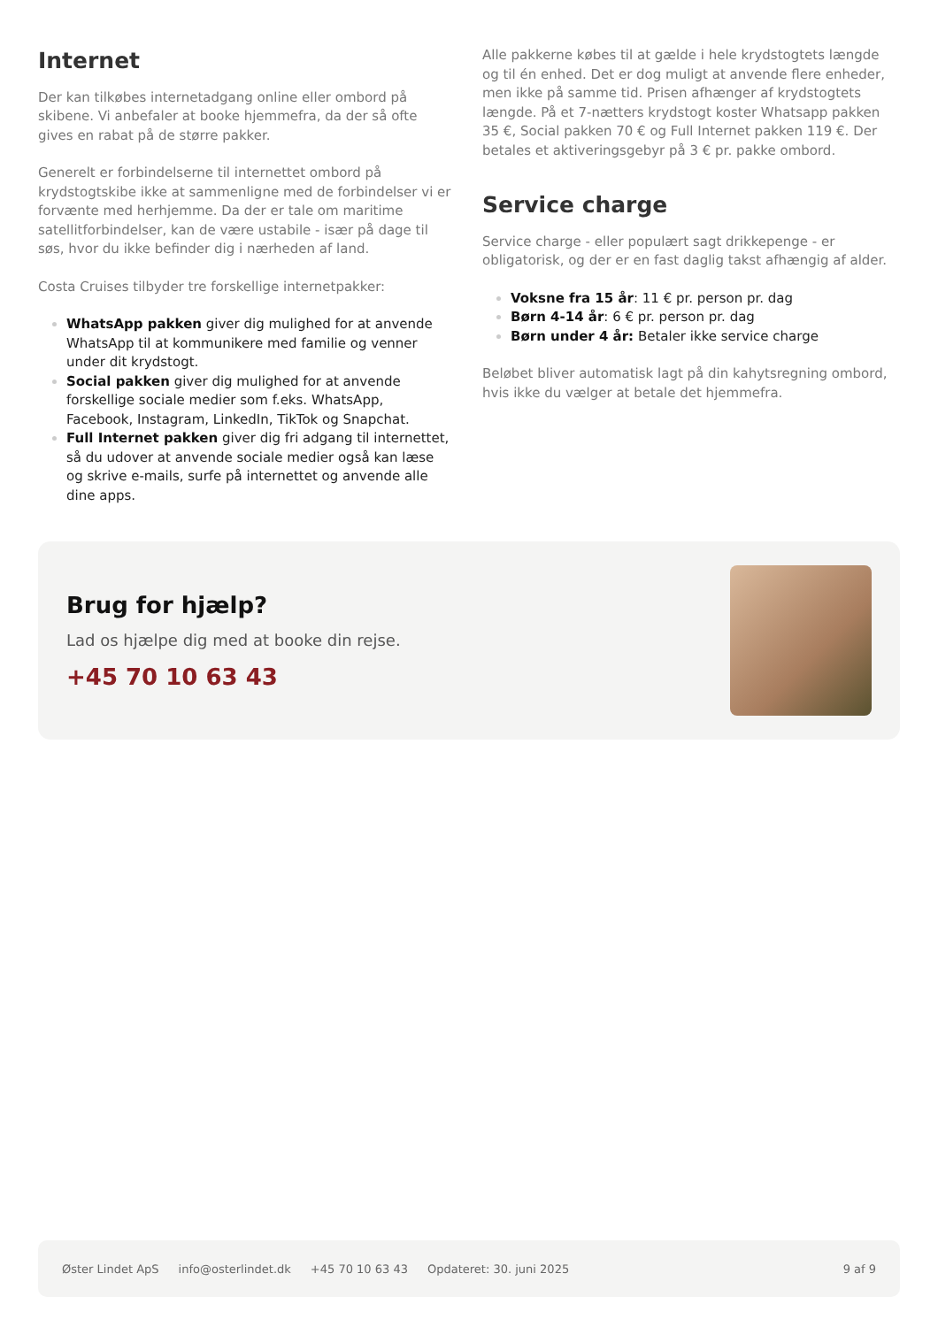Internet
Der kan tilkøbes internetadgang online eller ombord på skibene. Vi anbefaler at booke hjemmefra, da der så ofte gives en rabat på de større pakker.
Generelt er forbindelserne til internettet ombord på krydstogtskibe ikke at sammenligne med de forbindelser vi er forvænte med herhjemme. Da der er tale om maritime satellitforbindelser, kan de være ustabile - især på dage til søs, hvor du ikke befinder dig i nærheden af land.
Costa Cruises tilbyder tre forskellige internetpakker:
WhatsApp pakken giver dig mulighed for at anvende WhatsApp til at kommunikere med familie og venner under dit krydstogt.
Social pakken giver dig mulighed for at anvende forskellige sociale medier som f.eks. WhatsApp, Facebook, Instagram, LinkedIn, TikTok og Snapchat.
Full Internet pakken giver dig fri adgang til internettet, så du udover at anvende sociale medier også kan læse og skrive e-mails, surfe på internettet og anvende alle dine apps.
Alle pakkerne købes til at gælde i hele krydstogtets længde og til én enhed. Det er dog muligt at anvende flere enheder, men ikke på samme tid. Prisen afhænger af krydstogtets længde. På et 7-nætters krydstogt koster Whatsapp pakken 35 €, Social pakken 70 € og Full Internet pakken 119 €. Der betales et aktiveringsgebyr på 3 € pr. pakke ombord.
Service charge
Service charge - eller populært sagt drikkepenge - er obligatorisk, og der er en fast daglig takst afhængig af alder.
Voksne fra 15 år: 11 € pr. person pr. dag
Børn 4-14 år: 6 € pr. person pr. dag
Børn under 4 år: Betaler ikke service charge
Beløbet bliver automatisk lagt på din kahytsregning ombord, hvis ikke du vælger at betale det hjemmefra.
Brug for hjælp?
Lad os hjælpe dig med at booke din rejse.
+45 70 10 63 43
Øster Lindet ApS info@osterlindet.dk +45 70 10 63 43 Opdateret: 30. juni 2025 9 af 9